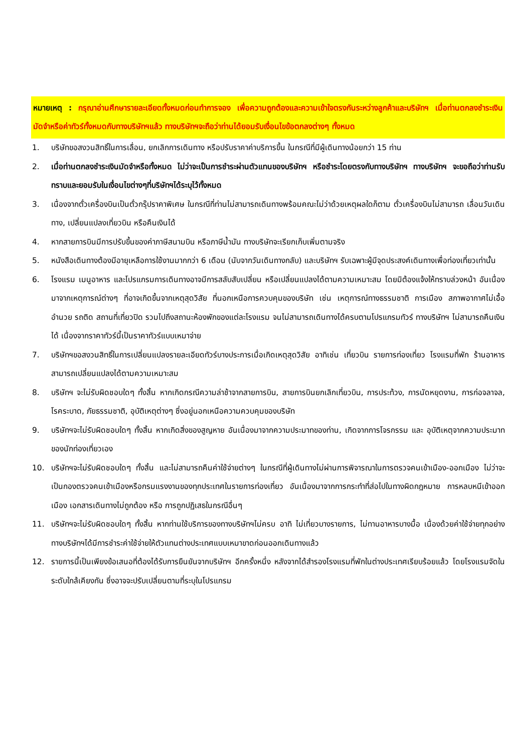หมายเหตุ : กรุณาอ่านศึกษารายละเอียดทั้งหมดก่อนทำการจอง เพื่อความถูกต้องและความเข้าใจตรงกันระหว่างลูกค้าและบริษัทฯ เมื่อท่านตกลงชำระเงินมัดจำหรือค่าทัวร์ทั้งหมดกับทางบริษัทฯแล้ว ทางบริษัทฯจะถือว่าท่านได้ยอมรับเงื่อนไขข้อตกลงต่างๆ ทั้งหมด
1. บริษัทขอสงวนสิทธิ์ในการเลื่อน, ยกเลิกการเดินทาง หรือปรับราคาค่าบริการขึ้น ในกรณีที่มีผู้เดินทางน้อยกว่า 15 ท่าน
2. เมื่อท่านตกลงชำระเงินมัดจำหรือทั้งหมด ไม่ว่าจะเป็นการชำระผ่านตัวแทนของบริษัทฯ หรือชำระโดยตรงกับทางบริษัทฯ ทางบริษัทฯ จะขอถือว่าท่านรับทราบและยอมรับในเงื่อนไขต่างๆที่บริษัทฯได้ระบุไว้ทั้งหมด
3. เนื่องจากตั๋วเครื่องบินเป็นตั๋วกรุ๊ปราคาพิเศษ ในกรณีที่ท่านไม่สามารถเดินทางพร้อมคณะไม่ว่าด้วยเหตุผลใดก็ตาม ตั๋วเครื่องบินไม่สามารถ เลื่อนวันเดินทาง, เปลี่ยนแปลงเที่ยวบิน หรือคืนเงินได้
4. หากสายการบินมีการปรับขึ้นของค่าภาษีสนามบิน หรือภาษีน้ำมัน ทางบริษัทจะเรียกเก็บเพิ่มตามจริง
5. หนังสือเดินทางต้องมีอายุเหลือการใช้งานมากกว่า 6 เดือน (นับจากวันเดินทางกลับ) และบริษัทฯ รับเฉพาะผู้มีจุดประสงค์เดินทางเพื่อท่องเที่ยวเท่านั้น
6. โรงแรม เมนูอาหาร และโปรแกรมการเดินทางอาจมีการสลับสับเปลี่ยน หรือเปลี่ยนแปลงได้ตามความเหมาะสม โดยมิต้องแจ้งให้ทราบล่วงหน้า อันเนื่องมาจากเหตุการณ์ต่างๆ ที่อาจเกิดขึ้นจากเหตุสุดวิสัย ที่นอกเหนือการควบคุมของบริษัท เช่น เหตุการณ์ทางธรรมชาติ การเมือง สภาพอากาศไม่เอื้ออำนวย รถติด สถานที่เที่ยวปิด รวมไปถึงสถานะห้องพักของแต่ละโรงแรม จนไม่สามารถเดินทางได้ครบตามโปรแกรมทัวร์ ทางบริษัทฯ ไม่สามารถคืนเงินได้ เนื่องจากราคาทัวร์นี้เป็นราคาทัวร์แบบเหมาจ่าย
7. บริษัทฯขอสงวนสิทธิ์ในการเปลี่ยนแปลงรายละเอียดทัวร์บางประการเมื่อเกิดเหตุสุดวิสัย อาทิเช่น เที่ยวบิน รายการท่องเที่ยว โรงแรมที่พัก ร้านอาหาร สามารถเปลี่ยนแปลงได้ตามความเหมาะสม
8. บริษัทฯ จะไม่รับผิดชอบใดๆ ทั้งสิ้น หากเกิดกรณีความล่าช้าจากสายการบิน, สายการบินยกเลิกเที่ยวบิน, การประท้วง, การนัดหยุดงาน, การก่อจลาจล, โรคระบาด, ภัยธรรมชาติ, อุบัติเหตุต่างๆ ซึ่งอยู่นอกเหนือความควบคุมของบริษัท
9. บริษัทฯจะไม่รับผิดชอบใดๆ ทั้งสิ้น หากเกิดสิ่งของสูญหาย อันเนื่องมาจากความประมาทของท่าน, เกิดจากการโจรกรรม และ อุบัติเหตุจากความประมาทของนักท่องเที่ยวเอง
10. บริษัทฯจะไม่รับผิดชอบใดๆ ทั้งสิ้น และไม่สามารถคืนค่าใช้จ่ายต่างๆ ในกรณีที่ผู้เดินทางไม่ผ่านการพิจารณาในการตรวจคนเข้าเมือง-ออกเมือง ไม่ว่าจะเป็นกองตรวจคนเข้าเมืองหรือกรมแรงงานของทุกประเทศในรายการท่องเที่ยว อันเนื่องมาจากการกระทำที่ส่อไปในทางผิดกฎหมาย การหลบหนีเข้าออกเมือง เอกสารเดินทางไม่ถูกต้อง หรือ การถูกปฏิเสธในกรณีอื่นๆ
11. บริษัทฯจะไม่รับผิดชอบใดๆ ทั้งสิ้น หากท่านใช้บริการของทางบริษัทฯไม่ครบ อาทิ ไม่เที่ยวบางรายการ, ไม่ทานอาหารบางมื้อ เนื่องด้วยค่าใช้จ่ายทุกอย่าง ทางบริษัทฯได้มีการชำระค่าใช้จ่ายให้ตัวแทนต่างประเทศแบบเหมาขาดก่อนออกเดินทางแล้ว
12. รายการนี้เป็นเพียงข้อเสนอที่ต้องได้รับการยืนยันจากบริษัทฯ อีกครั้งหนึ่ง หลังจากได้สำรองโรงแรมที่พักในต่างประเทศเรียบร้อยแล้ว โดยโรงแรมจัดในระดับใกล้เคียงกัน ซึ่งอาจจะปรับเปลี่ยนตามที่ระบุในโปรแกรม